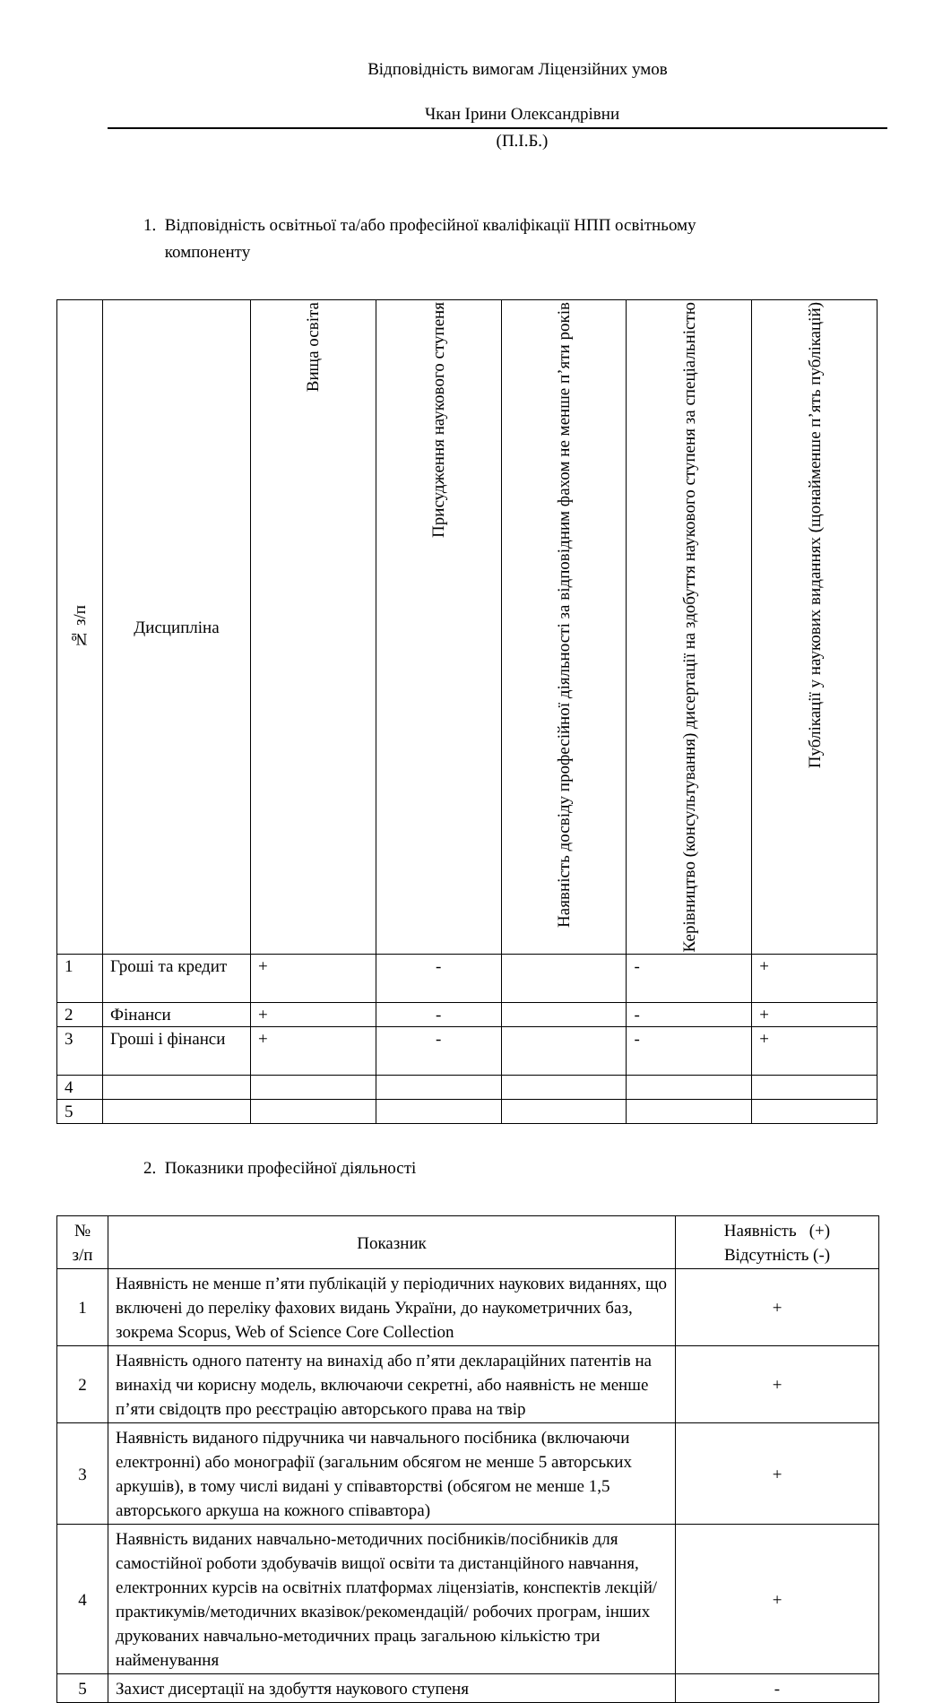Відповідність вимогам Ліцензійних умов
Чкан Ірини Олександрівни
(П.І.Б.)
1. Відповідність освітньої та/або професійної кваліфікації НПП освітньому
компоненту
| № з/п | Дисципліна | Вища освіта | Присудження наукового ступеня | Наявність досвіду професійної діяльності за відповідним фахом не менше п’яти років | Керівництво (консультування) дисертації на здобуття наукового ступеня за спеціальністю | Публікації у наукових виданнях (щонайменше п’ять публікацій) |
| --- | --- | --- | --- | --- | --- | --- |
| 1 | Гроші та кредит | + | - | | - | + |
| 2 | Фінанси | + | - | | - | + |
| 3 | Гроші і фінанси | + | - | | - | + |
| 4 | | | | | | |
| 5 | | | | | | |
2. Показники професійної діяльності
| № з/п | Показник | Наявність (+) Відсутність (-) |
| --- | --- | --- |
| 1 | Наявність не менше п’яти публікацій у періодичних наукових виданнях, що включені до переліку фахових видань України, до наукометричних баз, зокрема Scopus, Web of Science Core Collection | + |
| 2 | Наявність одного патенту на винахід або п’яти деклараційних патентів на винахід чи корисну модель, включаючи секретні, або наявність не менше п’яти свідоцтв про реєстрацію авторського права на твір | + |
| 3 | Наявність виданого підручника чи навчального посібника (включаючи електронні) або монографії (загальним обсягом не менше 5 авторських аркушів), в тому числі видані у співавторстві (обсягом не менше 1,5 авторського аркуша на кожного співавтора) | + |
| 4 | Наявність виданих навчально-методичних посібників/посібників для самостійної роботи здобувачів вищої освіти та дистанційного навчання, електронних курсів на освітніх платформах ліцензіатів, конспектів лекцій/практикумів/методичних вказівок/рекомендацій/ робочих програм, інших друкованих навчально-методичних праць загальною кількістю три найменування | + |
| 5 | Захист дисертації на здобуття наукового ступеня | - |